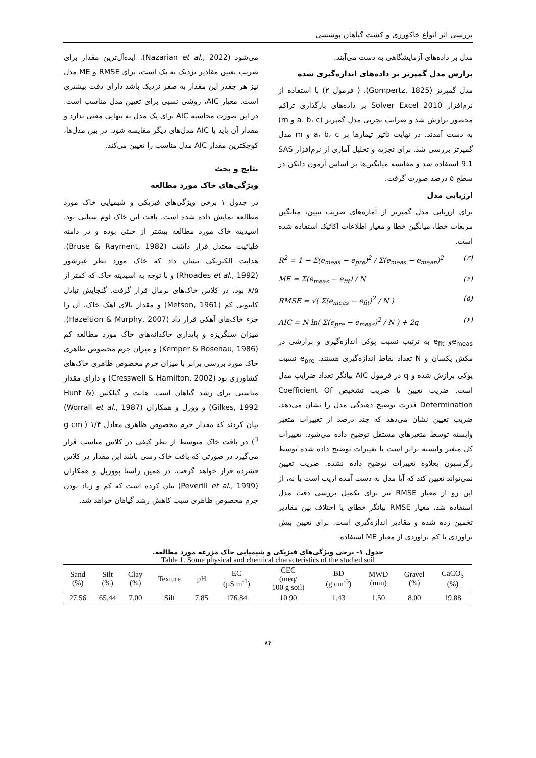بررسی اثر انواع خاکورزی و کشت گیاهان پوششی
مدل بر داده‌های آزمایشگاهی به دست می‌آیند.
برازش مدل گمپرتز بر داده‌های اندازه‌گیری شده
مدل گمپرتز (Gompertz, 1825)، ( فرمول ۲) با استفاده از نرم‌افزار Solver Excel 2010 بر داده‌های بارگذاری تراکم محصور برازش شد و ضرایب تجربی مدل گمپرتز (a، b، c و m) به دست آمدند. در نهایت تاثیر تیمارها بر a، b، c و m مدل گمپرتز بررسی شد. برای تجزیه و تحلیل آماری از نرم‌افزار SAS 9.1 استفاده شد و مقایسه میانگین‌ها بر اساس آزمون دانکن در سطح ۵ درصد صورت گرفت.
ارزیابی مدل
برای ارزیابی مدل گمپرتز از آماره‌های ضریب تبیین، میانگین مربعات خطا، میانگین خطا و معیار اطلاعات اکائیک استفاده شده است.
R<sup>2</sup> = 1 − Σ(e<sub>meas</sub> − e<sub>pre</sub>)<sup>2</sup> / Σ(e<sub>meas</sub> − e<sub>mean</sub>)<sup>2</sup> (۳)
ME = Σ(e<sub>meas</sub> − e<sub>fit</sub>) / N (۴)
RMSE = √( Σ(e<sub>meas</sub> − e<sub>fit</sub>)<sup>2</sup> / N ) (۵)
AIC = N ln( Σ(e<sub>pre</sub> − e<sub>meas</sub>)<sup>2</sup> / N ) + 2q (۶)
e<sub>meas</sub>و e<sub>fit</sub> به ترتیب نسبت پوکی اندازه‌گیری و برازشی در مکش یکسان و N تعداد نقاط اندازه‌گیری هستند. e<sub>pre</sub> نسبت پوکی برازش شده و q در فرمول AIC بیانگر تعداد ضرایب مدل است. ضریب تعیین یا ضریب تشخیص Coefficient Of Determination قدرت توضیح دهندگی مدل را نشان می‌دهد. ضریب تعیین نشان می‌دهد که چند درصد از تغییرات متغیر وابسته توسط متغیرهای مستقل توضیح داده می‌شود. تغییرات کل متغیر وابسته برابر است با تغییرات توضیح داده شده توسط رگرسیون بعلاوه تغییرات توضیح داده نشده. ضریب تعیین نمی‌تواند تعیین کند که آیا مدل به دست آمده اریب است یا نه، از این رو از معیار RMSE نیز برای تکمیل بررسی دقت مدل استفاده شد. معیار RMSE بیانگر خطای یا اختلاف بین مقادیر تخمین زده شده و مقادیر اندازه‌گیری است. برای تعیین بیش براوردی یا کم براوردی از معیار ME استفاده
می‌شود (Nazarian et al., 2022). ایده‌آل‌ترین مقدار برای ضریب تعیین مقادیر نزدیک به یک است، برای RMSE و ME مدل نیز هر چقدر این مقدار به صفر نزدیک باشد دارای دقت بیشتری است. معیار AIC، روشی نسبی برای تعیین مدل مناسب است. در این صورت محاسبه AIC برای یک مدل به تنهایی معنی ندارد و مقدار آن باید با AIC مدل‌های دیگر مقایسه شود. در بین مدل‌ها، کوچکترین مقدار AIC مدل مناسب را تعیین می‌کند.
نتایج و بحث
ویژگی‌های خاک مورد مطالعه
در جدول ۱ برخی ویژگی‌های فیزیکی و شیمیایی خاک مورد مطالعه نمایش داده شده است. بافت این خاک لوم سیلتی بود. اسیدیته خاک مورد مطالعه بیشتر از خنثی بوده و در دامنه قلیائیت معتدل قرار داشت (Bruse & Rayment, 1982). هدایت الکتریکی نشان داد که خاک مورد نظر غیرشور (Rhoades et al., 1992) و با توجه به اسیدیته خاک که کمتر از ۸/۵ بود، در کلاس خاک‌های نرمال قرار گرفت. گنجایش تبادل کاتیونی کم (Metson, 1961) و مقدار بالای آهک خاک، آن را جزء خاک‌های آهکی قرار داد (Hazeltion & Murphy, 2007). میزان سنگریزه و پایداری خاکدانه‌های خاک مورد مطالعه کم (Kemper & Rosenau, 1986) و میزان جرم مخصوص ظاهری خاک مورد بررسی برابر با میزان جرم مخصوص ظاهری خاک‌های کشاورزی بود (Cresswell & Hamilton, 2002) و دارای مقدار مناسبی برای رشد گیاهان است. هانت و گیلکس (Hunt & Gilkes, 1992) و وورل و همکاران (Worrall et al., 1987) بیان کردند که مقدار جرم مخصوص ظاهری معادل ۱/۴ (g cm<sup>-3</sup>) در بافت خاک متوسط از نظر کیفی در کلاس مناسب قرار می‌گیرد در صورتی که بافت خاک رسی باشد این مقدار در کلاس فشرده قرار خواهد گرفت. در همین راستا پووریل و همکاران (Peverill et al., 1999) بیان کرده است که کم و زیاد بودن جرم مخصوص ظاهری سبب کاهش رشد گیاهان خواهد شد.
جدول ۱- برخی ویژگی‌های فیزیکی و شیمیایی خاک مزرعه مورد مطالعه.
Table 1. Some physical and chemical characteristics of the studied soil
| Sand (%) | Silt (%) | Clay (%) | Texture | pH | EC (µS m<sup>-1</sup>) | CEC (meq/ 100 g soil) | BD (g cm<sup>-3</sup>) | MWD (mm) | Gravel (%) | CaCO<sub>3</sub> (%) |
| --- | --- | --- | --- | --- | --- | --- | --- | --- | --- | --- |
| 27.56 | 65.44 | 7.00 | Silt | 7.85 | 176.84 | 10.90 | 1.43 | 1.50 | 8.00 | 19.88 |
۸۴